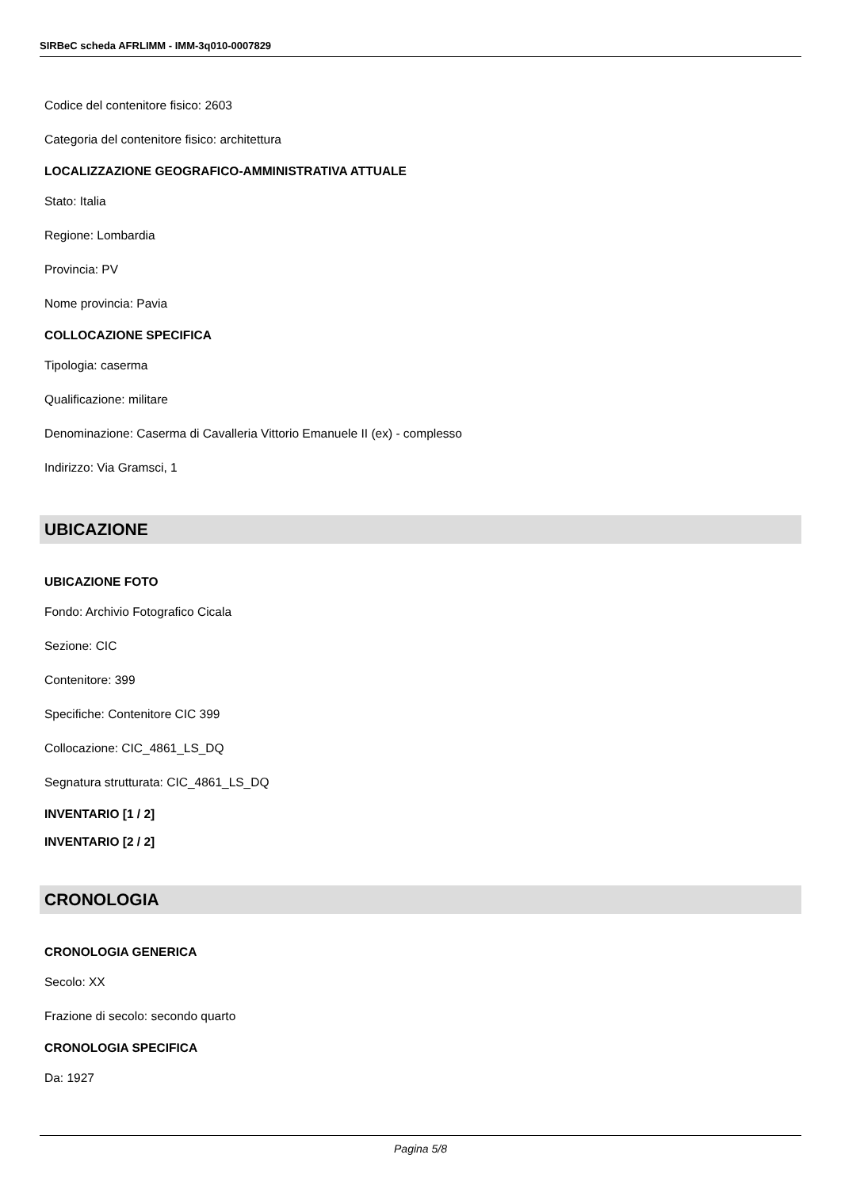SIRBeC scheda AFRLIMM - IMM-3q010-0007829
Codice del contenitore fisico: 2603
Categoria del contenitore fisico: architettura
LOCALIZZAZIONE GEOGRAFICO-AMMINISTRATIVA ATTUALE
Stato: Italia
Regione: Lombardia
Provincia: PV
Nome provincia: Pavia
COLLOCAZIONE SPECIFICA
Tipologia: caserma
Qualificazione: militare
Denominazione: Caserma di Cavalleria Vittorio Emanuele II (ex) - complesso
Indirizzo: Via Gramsci, 1
UBICAZIONE
UBICAZIONE FOTO
Fondo: Archivio Fotografico Cicala
Sezione: CIC
Contenitore: 399
Specifiche: Contenitore CIC 399
Collocazione: CIC_4861_LS_DQ
Segnatura strutturata: CIC_4861_LS_DQ
INVENTARIO [1 / 2]
INVENTARIO [2 / 2]
CRONOLOGIA
CRONOLOGIA GENERICA
Secolo: XX
Frazione di secolo: secondo quarto
CRONOLOGIA SPECIFICA
Da: 1927
Pagina 5/8